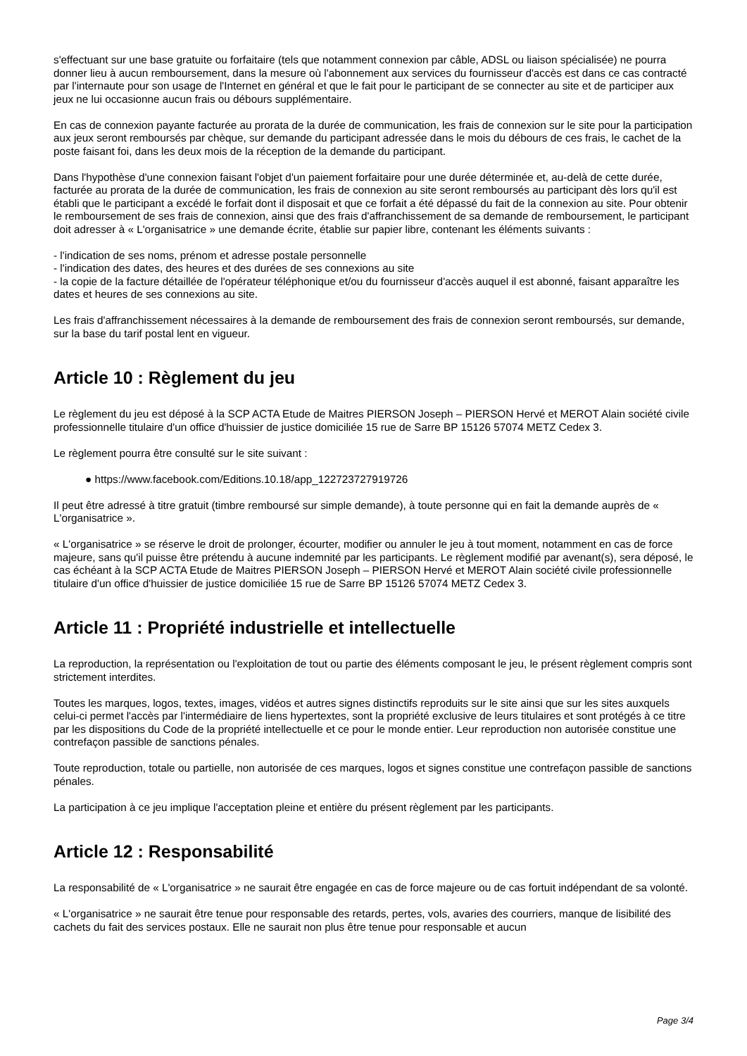s'effectuant sur une base gratuite ou forfaitaire (tels que notamment connexion par câble, ADSL ou liaison spécialisée) ne pourra donner lieu à aucun remboursement, dans la mesure où l'abonnement aux services du fournisseur d'accès est dans ce cas contracté par l'internaute pour son usage de l'Internet en général et que le fait pour le participant de se connecter au site et de participer aux jeux ne lui occasionne aucun frais ou débours supplémentaire.
En cas de connexion payante facturée au prorata de la durée de communication, les frais de connexion sur le site pour la participation aux jeux seront remboursés par chèque, sur demande du participant adressée dans le mois du débours de ces frais, le cachet de la poste faisant foi, dans les deux mois de la réception de la demande du participant.
Dans l'hypothèse d'une connexion faisant l'objet d'un paiement forfaitaire pour une durée déterminée et, au-delà de cette durée, facturée au prorata de la durée de communication, les frais de connexion au site seront remboursés au participant dès lors qu'il est établi que le participant a excédé le forfait dont il disposait et que ce forfait a été dépassé du fait de la connexion au site. Pour obtenir le remboursement de ses frais de connexion, ainsi que des frais d'affranchissement de sa demande de remboursement, le participant doit adresser à « L'organisatrice » une demande écrite, établie sur papier libre, contenant les éléments suivants :
- l'indication de ses noms, prénom et adresse postale personnelle
- l'indication des dates, des heures et des durées de ses connexions au site
- la copie de la facture détaillée de l'opérateur téléphonique et/ou du fournisseur d'accès auquel il est abonné, faisant apparaître les dates et heures de ses connexions au site.
Les frais d'affranchissement nécessaires à la demande de remboursement des frais de connexion seront remboursés, sur demande, sur la base du tarif postal lent en vigueur.
Article 10 : Règlement du jeu
Le règlement du jeu est déposé à la SCP ACTA Etude de Maitres PIERSON Joseph – PIERSON Hervé et MEROT Alain société civile professionnelle titulaire d'un office d'huissier de justice domiciliée 15 rue de Sarre BP 15126 57074 METZ Cedex 3.
Le règlement pourra être consulté sur le site suivant :
● https://www.facebook.com/Editions.10.18/app_122723727919726
Il peut être adressé à titre gratuit (timbre remboursé sur simple demande), à toute personne qui en fait la demande auprès de « L'organisatrice ».
« L'organisatrice » se réserve le droit de prolonger, écourter, modifier ou annuler le jeu à tout moment, notamment en cas de force majeure, sans qu'il puisse être prétendu à aucune indemnité par les participants. Le règlement modifié par avenant(s), sera déposé, le cas échéant à la SCP ACTA Etude de Maitres PIERSON Joseph – PIERSON Hervé et MEROT Alain société civile professionnelle titulaire d'un office d'huissier de justice domiciliée 15 rue de Sarre BP 15126 57074 METZ Cedex 3.
Article 11 : Propriété industrielle et intellectuelle
La reproduction, la représentation ou l'exploitation de tout ou partie des éléments composant le jeu, le présent règlement compris sont strictement interdites.
Toutes les marques, logos, textes, images, vidéos et autres signes distinctifs reproduits sur le site ainsi que sur les sites auxquels celui-ci permet l'accès par l'intermédiaire de liens hypertextes, sont la propriété exclusive de leurs titulaires et sont protégés à ce titre par les dispositions du Code de la propriété intellectuelle et ce pour le monde entier. Leur reproduction non autorisée constitue une contrefaçon passible de sanctions pénales.
Toute reproduction, totale ou partielle, non autorisée de ces marques, logos et signes constitue une contrefaçon passible de sanctions pénales.
La participation à ce jeu implique l'acceptation pleine et entière du présent règlement par les participants.
Article 12 : Responsabilité
La responsabilité de « L'organisatrice » ne saurait être engagée en cas de force majeure ou de cas fortuit indépendant de sa volonté.
« L'organisatrice » ne saurait être tenue pour responsable des retards, pertes, vols, avaries des courriers, manque de lisibilité des cachets du fait des services postaux. Elle ne saurait non plus être tenue pour responsable et aucun
Page 3/4